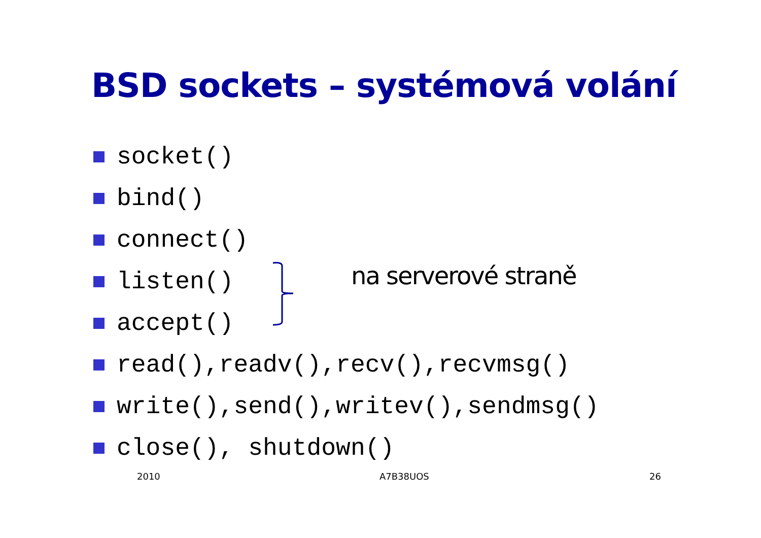BSD sockets – systémová volání
socket()
bind()
connect()
listen()
accept()
read(),readv(),recv(),recvmsg()
write(),send(),writev(),sendmsg()
close(), shutdown()
na serverové straně
2010 A7B38UOS 26